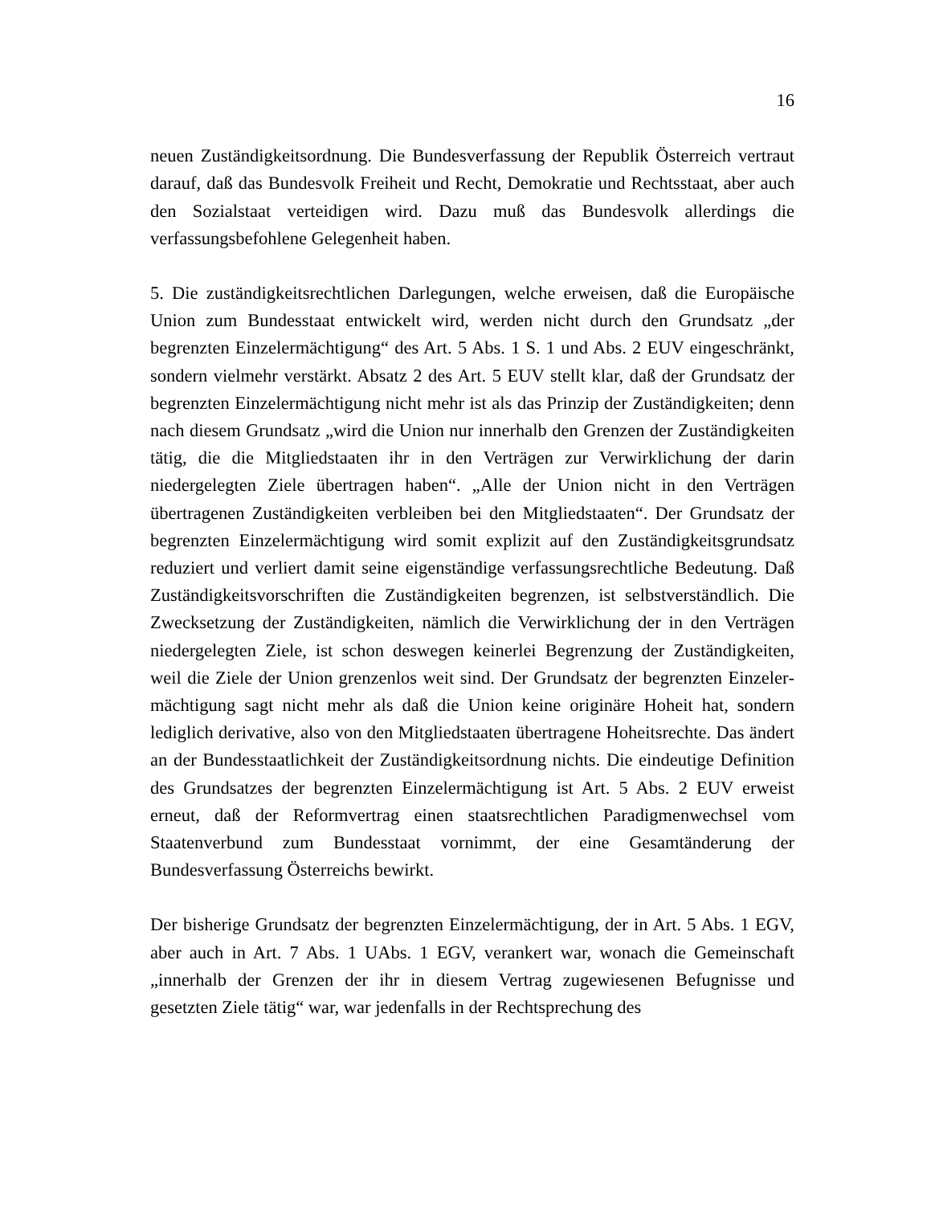16
neuen Zuständigkeitsordnung. Die Bundesverfassung der Republik Österreich vertraut darauf, daß das Bundesvolk Freiheit und Recht, Demokratie und Rechts­staat, aber auch den Sozialstaat verteidigen wird. Dazu muß das Bundesvolk al­lerdings die verfassungsbefohlene Gelegenheit haben.
5. Die zuständigkeitsrechtlichen Darlegungen, welche erweisen, daß die Europäi­sche Union zum Bundesstaat entwickelt wird, werden nicht durch den Grundsatz „der begrenzten Einzelermächtigung“ des Art. 5 Abs. 1 S. 1 und Abs. 2 EUV ein­geschränkt, sondern vielmehr verstärkt. Absatz 2 des Art. 5 EUV stellt klar, daß der Grundsatz der begrenzten Einzelermächtigung nicht mehr ist als das Prinzip der Zuständigkeiten; denn nach diesem Grundsatz „wird die Union nur innerhalb den Grenzen der Zuständigkeiten tätig, die die Mitgliedstaaten ihr in den Verträ­gen zur Verwirklichung der darin niedergelegten Ziele übertragen haben“. „Alle der Union nicht in den Verträgen übertragenen Zuständigkeiten verbleiben bei den Mitgliedstaaten“. Der Grundsatz der begrenzten Einzelermächtigung wird somit explizit auf den Zuständigkeitsgrundsatz reduziert und verliert damit seine eigenständige verfassungsrechtliche Bedeutung. Daß Zuständigkeitsvorschriften die Zuständigkeiten begrenzen, ist selbstverständlich. Die Zwecksetzung der Zu­ständigkeiten, nämlich die Verwirklichung der in den Verträgen niedergelegten Ziele, ist schon deswegen keinerlei Begrenzung der Zuständigkeiten, weil die Ziele der Union grenzenlos weit sind. Der Grundsatz der begrenzten Einzeler­mächtigung sagt nicht mehr als daß die Union keine originäre Hoheit hat, sondern lediglich derivative, also von den Mitgliedstaaten übertragene Hoheitsrechte. Das ändert an der Bundesstaatlichkeit der Zuständigkeitsordnung nichts. Die eindeuti­ge Definition des Grundsatzes der begrenzten Einzelermächtigung ist Art. 5 Abs. 2 EUV erweist erneut, daß der Reformvertrag einen staatsrechtlichen Paradig­menwechsel vom Staatenverbund zum Bundesstaat vornimmt, der eine Gesamt­änderung der Bundesverfassung Österreichs bewirkt.
Der bisherige Grundsatz der begrenzten Einzelermächtigung, der in Art. 5 Abs. 1 EGV, aber auch in Art. 7 Abs. 1 UAbs. 1 EGV, verankert war, wonach die Ge­meinschaft „innerhalb der Grenzen der ihr in diesem Vertrag zugewiesenen Be­fugnisse und gesetzten Ziele tätig“ war, war jedenfalls in der Rechtsprechung des